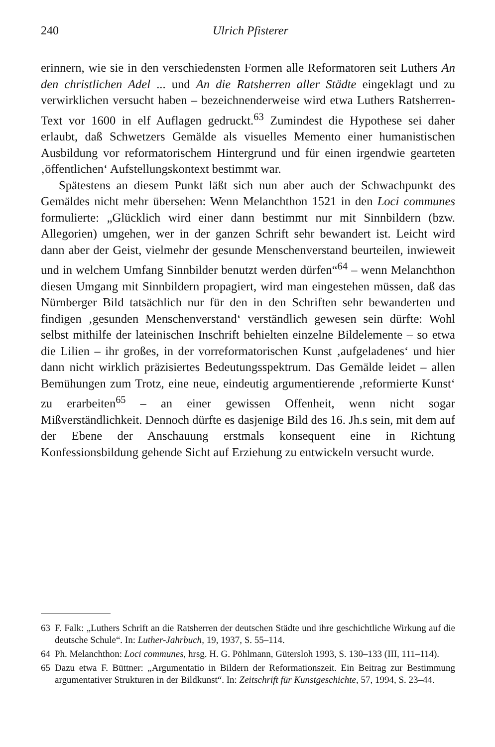240 Ulrich Pfisterer
erinnern, wie sie in den verschiedensten Formen alle Reformatoren seit Luthers An den christlichen Adel ... und An die Ratsherren aller Städte eingeklagt und zu verwirklichen versucht haben – bezeichnenderweise wird etwa Luthers Ratsherren-Text vor 1600 in elf Auflagen gedruckt.<sup>63</sup> Zumindest die Hypothese sei daher erlaubt, daß Schwetzers Gemälde als visuelles Memento einer humanistischen Ausbildung vor reformatorischem Hintergrund und für einen irgendwie gearteten ‚öffentlichen‘ Aufstellungskontext bestimmt war.
Spätestens an diesem Punkt läßt sich nun aber auch der Schwachpunkt des Gemäldes nicht mehr übersehen: Wenn Melanchthon 1521 in den Loci communes formulierte: „Glücklich wird einer dann bestimmt nur mit Sinnbildern (bzw. Allegorien) umgehen, wer in der ganzen Schrift sehr bewandert ist. Leicht wird dann aber der Geist, vielmehr der gesunde Menschenverstand beurteilen, inwieweit und in welchem Umfang Sinnbilder benutzt werden dürfen“<sup>64</sup> – wenn Melanchthon diesen Umgang mit Sinnbildern propagiert, wird man eingestehen müssen, daß das Nürnberger Bild tatsächlich nur für den in den Schriften sehr bewanderten und findigen ‚gesunden Menschenverstand‘ verständlich gewesen sein dürfte: Wohl selbst mithilfe der lateinischen Inschrift behielten einzelne Bildelemente – so etwa die Lilien – ihr großes, in der vorreformatorischen Kunst ‚aufgeladenes‘ und hier dann nicht wirklich präzisiertes Bedeutungsspektrum. Das Gemälde leidet – allen Bemühungen zum Trotz, eine neue, eindeutig argumentierende ‚reformierte Kunst‘ zu erarbeiten<sup>65</sup> – an einer gewissen Offenheit, wenn nicht sogar Mißverständlichkeit. Dennoch dürfte es dasjenige Bild des 16. Jh.s sein, mit dem auf der Ebene der Anschauung erstmals konsequent eine in Richtung Konfessionsbildung gehende Sicht auf Erziehung zu entwickeln versucht wurde.
63 F. Falk: „Luthers Schrift an die Ratsherren der deutschen Städte und ihre geschichtliche Wirkung auf die deutsche Schule“. In: Luther-Jahrbuch, 19, 1937, S. 55–114.
64 Ph. Melanchthon: Loci communes, hrsg. H. G. Pöhlmann, Gütersloh 1993, S. 130–133 (III, 111–114).
65 Dazu etwa F. Büttner: „Argumentatio in Bildern der Reformationszeit. Ein Beitrag zur Bestimmung argumentativer Strukturen in der Bildkunst“. In: Zeitschrift für Kunstgeschichte, 57, 1994, S. 23–44.